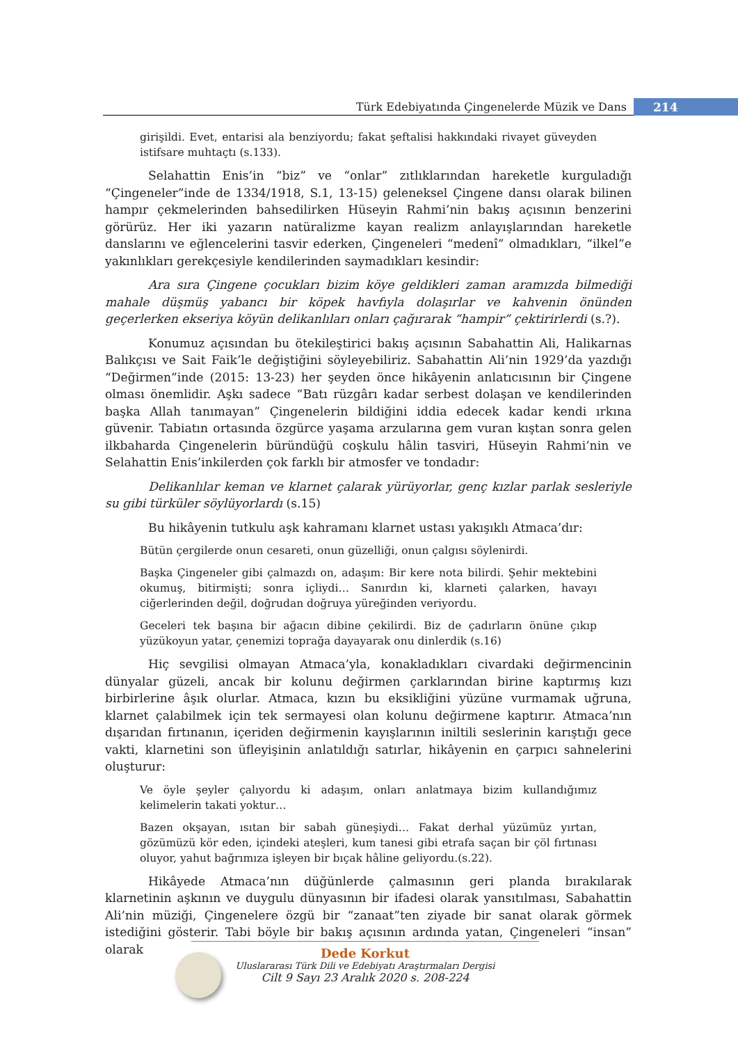Türk Edebiyatında Çingenelerde Müzik ve Dans
214
girişildi. Evet, entarisi ala benziyordu; fakat şeftalisi hakkındaki rivayet güveyden istifsare muhtaçtı (s.133).
Selahattin Enis’in “biz” ve “onlar” zıtlıklarından hareketle kurguladığı “Çingeneler”inde de 1334/1918, S.1, 13-15) geleneksel Çingene dansı olarak bilinen hampır çekmelerinden bahsedilirken Hüseyin Rahmi’nin bakış açısının benzerini görürüz. Her iki yazarın natüralizme kayan realizm anlayışlarından hareketle danslarını ve eğlencelerini tasvir ederken, Çingeneleri “medenî” olmadıkları, “ilkel”e yakınlıkları gerekçesiyle kendilerinden saymadıkları kesindir:
Ara sıra Çingene çocukları bizim köye geldikleri zaman aramızda bilmediği mahale düşmüş yabancı bir köpek havfıyla dolaşırlar ve kahvenin önünden geçerlerken ekseriya köyün delikanlıları onları çağırarak “hampir” çektirirlerdi (s.?).
Konumuz açısından bu ötekileştirici bakış açısının Sabahattin Ali, Halikarnas Balıkçısı ve Sait Faik’le değiştiğini söyleyebiliriz. Sabahattin Ali’nin 1929’da yazdığı “Değirmen”inde (2015: 13-23) her şeyden önce hikâyenin anlatıcısının bir Çingene olması önemlidir. Aşkı sadece “Batı rüzgârı kadar serbest dolaşan ve kendilerinden başka Allah tanımayan” Çingenelerin bildiğini iddia edecek kadar kendi ırkına güvenir. Tabiatın ortasında özgürce yaşama arzularına gem vuran kıştan sonra gelen ilkbaharda Çingenelerin büründüğü coşkulu hâlin tasviri, Hüseyin Rahmi’nin ve Selahattin Enis’inkilerden çok farklı bir atmosfer ve tondadır:
Delikanlılar keman ve klarnet çalarak yürüyorlar, genç kızlar parlak sesleriyle su gibi türküler söylüyorlardı (s.15)
Bu hikâyenin tutkulu aşk kahramanı klarnet ustası yakışıklı Atmaca’dır:
Bütün çergilerde onun cesareti, onun güzelliği, onun çalgısı söylenirdi.
Başka Çingeneler gibi çalmazdı on, adaşım: Bir kere nota bilirdi. Şehir mektebini okumuş, bitirmişti; sonra içliydi… Sanırdın ki, klarneti çalarken, havayı ciğerlerinden değil, doğrudan doğruya yüreğinden veriyordu.
Geceleri tek başına bir ağacın dibine çekilirdi. Biz de çadırların önüne çıkıp yüzükoyun yatar, çenemizi toprağa dayayarak onu dinlerdik (s.16)
Hiç sevgilisi olmayan Atmaca’yla, konakladıkları civardaki değirmencinin dünyalar güzeli, ancak bir kolunu değirmen çarklarından birine kaptırmış kızı birbirlerine âşık olurlar. Atmaca, kızın bu eksikliğini yüzüne vurmamak uğruna, klarnet çalabilmek için tek sermayesi olan kolunu değirmene kaptırır. Atmaca’nın dışarıdan fırtınanın, içeriden değirmenin kayışlarının iniltili seslerinin karıştığı gece vakti, klarnetini son üfleyişinin anlatıldığı satırlar, hikâyenin en çarpıcı sahnelerini oluşturur:
Ve öyle şeyler çalıyordu ki adaşım, onları anlatmaya bizim kullandığımız kelimelerin takati yoktur…
Bazen okşayan, ısıtan bir sabah güneşiydi… Fakat derhal yüzümüz yırtan, gözümüzü kör eden, içindeki ateşleri, kum tanesi gibi etrafa saçan bir çöl fırtınası oluyor, yahut bağrımıza işleyen bir bıçak hâline geliyordu.(s.22).
Hikâyede Atmaca’nın düğünlerde çalmasının geri planda bırakılarak klarnetinin aşkının ve duygulu dünyasının bir ifadesi olarak yansıtılması, Sabahattin Ali’nin müziği, Çingenelere özgü bir “zanaat”ten ziyade bir sanat olarak görmek istediğini gösterir. Tabi böyle bir bakış açısının ardında yatan, Çingeneleri “insan” olarak
Dede Korkut
Uluslararası Türk Dili ve Edebiyatı Araştırmaları Dergisi
Cilt 9 Sayı 23 Aralık 2020 s. 208-224